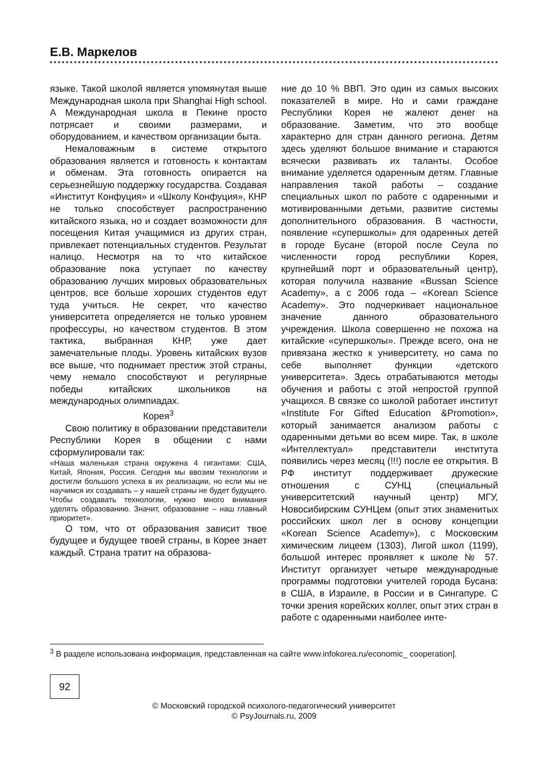Е.В. Маркелов
языке. Такой школой является упомянутая выше Международная школа при Shanghai High school. А Международная школа в Пекине просто потрясает и своими размерами, и оборудованием, и качеством организации быта.
Немаловажным в системе открытого образования является и готовность к контактам и обменам. Эта готовность опирается на серьезнейшую поддержку государства. Создавая «Институт Конфуция» и «Школу Конфуция», КНР не только способствует распространению китайского языка, но и создает возможности для посещения Китая учащимися из других стран, привлекает потенциальных студентов. Результат налицо. Несмотря на то что китайское образование пока уступает по качеству образованию лучших мировых образовательных центров, все больше хороших студентов едут туда учиться. Не секрет, что качество университета определяется не только уровнем профессуры, но качеством студентов. В этом тактика, выбранная КНР, уже дает замечательные плоды. Уровень китайских вузов все выше, что поднимает престиж этой страны, чему немало способствуют и регулярные победы китайских школьников на международных олимпиадах.
Корея<sup>3</sup>
Свою политику в образовании представители Республики Корея в общении с нами сформулировали так:
«Наша маленькая страна окружена 4 гигантами: США, Китай, Япония, Россия. Сегодня мы ввозим технологии и достигли большого успеха в их реализации, но если мы не научимся их создавать – у нашей страны не будет будущего. Чтобы создавать технологии, нужно много внимания уделять образованию. Значит, образование – наш главный приоритет».
О том, что от образования зависит твое будущее и будущее твоей страны, в Корее знает каждый. Страна тратит на образова-
ние до 10 % ВВП. Это один из самых высоких показателей в мире. Но и сами граждане Республики Корея не жалеют денег на образование. Заметим, что это вообще характерно для стран данного региона. Детям здесь уделяют большое внимание и стараются всячески развивать их таланты. Особое внимание уделяется одаренным детям. Главные направления такой работы – создание специальных школ по работе с одаренными и мотивированными детьми, развитие системы дополнительного образования. В частности, появление «супершколы» для одаренных детей в городе Бусане (второй после Сеула по численности город республики Корея, крупнейший порт и образовательный центр), которая получила название «Bussan Science Academy», а с 2006 года – «Korean Science Academy». Это подчеркивает национальное значение данного образовательного учреждения. Школа совершенно не похожа на китайские «супершколы». Прежде всего, она не привязана жестко к университету, но сама по себе выполняет функции «детского университета». Здесь отрабатываются методы обучения и работы с этой непростой группой учащихся. В связке со школой работает институт «Institute For Gifted Education &Promotion», который занимается анализом работы с одаренными детьми во всем мире. Так, в школе «Интеллектуал» представители института появились через месяц (!!!) после ее открытия. В РФ институт поддерживает дружеские отношения с СУНЦ (специальный университетский научный центр) МГУ, Новосибирским СУНЦем (опыт этих знаменитых российских школ лег в основу концепции «Korean Science Academy»), с Московским химическим лицеем (1303), Лигой школ (1199), большой интерес проявляет к школе № 57. Институт организует четыре международные программы подготовки учителей города Бусана: в США, в Израиле, в России и в Сингапуре. С точки зрения корейских коллег, опыт этих стран в работе с одаренными наиболее инте-
<sup>3</sup> В разделе использована информация, представленная на сайте www.infokorea.ru/economic_ cooperation].
92
© Московский городской психолого-педагогический университет
© PsyJournals.ru, 2009